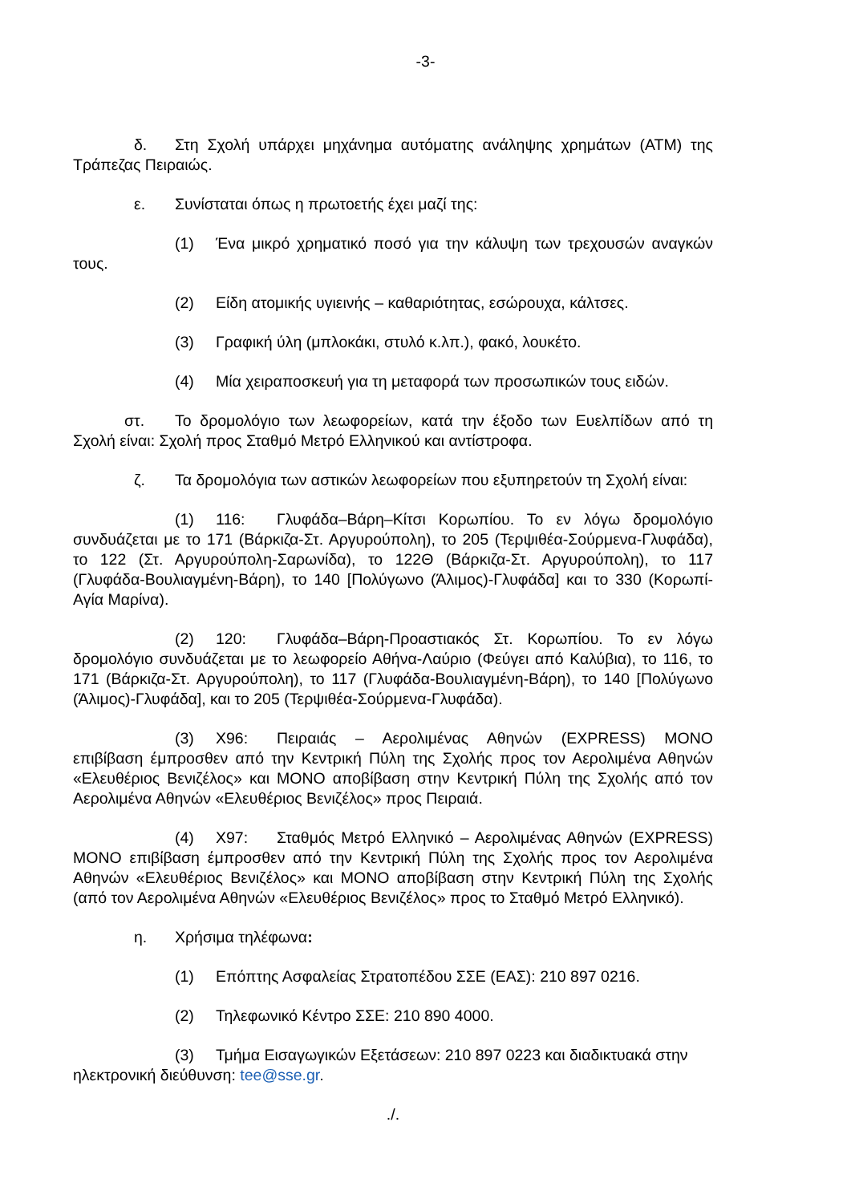-3-
δ. Στη Σχολή υπάρχει μηχάνημα αυτόματης ανάληψης χρημάτων (ATM) της Τράπεζας Πειραιώς.
ε. Συνίσταται όπως η πρωτοετής έχει μαζί της:
(1) Ένα μικρό χρηματικό ποσό για την κάλυψη των τρεχουσών αναγκών τους.
(2) Είδη ατομικής υγιεινής – καθαριότητας, εσώρουχα, κάλτσες.
(3) Γραφική ύλη (μπλοκάκι, στυλό κ.λπ.), φακό, λουκέτο.
(4) Μία χειραποσκευή για τη μεταφορά των προσωπικών τους ειδών.
στ. Το δρομολόγιο των λεωφορείων, κατά την έξοδο των Ευελπίδων από τη Σχολή είναι: Σχολή προς Σταθμό Μετρό Ελληνικού και αντίστροφα.
ζ. Τα δρομολόγια των αστικών λεωφορείων που εξυπηρετούν τη Σχολή είναι:
(1) 116: Γλυφάδα–Βάρη–Κίτσι Κορωπίου. Το εν λόγω δρομολόγιο συνδυάζεται με το 171 (Βάρκιζα-Στ. Αργυρούπολη), το 205 (Τερψιθέα-Σούρμενα-Γλυφάδα), το 122 (Στ. Αργυρούπολη-Σαρωνίδα), το 122Θ (Βάρκιζα-Στ. Αργυρούπολη), το 117 (Γλυφάδα-Βουλιαγμένη-Βάρη), το 140 [Πολύγωνο (Άλιμος)-Γλυφάδα] και το 330 (Κορωπί-Αγία Μαρίνα).
(2) 120: Γλυφάδα–Βάρη-Προαστιακός Στ. Κορωπίου. Το εν λόγω δρομολόγιο συνδυάζεται με το λεωφορείο Αθήνα-Λαύριο (Φεύγει από Καλύβια), το 116, το 171 (Βάρκιζα-Στ. Αργυρούπολη), το 117 (Γλυφάδα-Βουλιαγμένη-Βάρη), το 140 [Πολύγωνο (Άλιμος)-Γλυφάδα], και το 205 (Τερψιθέα-Σούρμενα-Γλυφάδα).
(3) Χ96: Πειραιάς – Αερολιμένας Αθηνών (EXPRESS) ΜΟΝΟ επιβίβαση έμπροσθεν από την Κεντρική Πύλη της Σχολής προς τον Αερολιμένα Αθηνών «Ελευθέριος Βενιζέλος» και ΜΟΝΟ αποβίβαση στην Κεντρική Πύλη της Σχολής από τον Αερολιμένα Αθηνών «Ελευθέριος Βενιζέλος» προς Πειραιά.
(4) Χ97: Σταθμός Μετρό Ελληνικό – Αερολιμένας Αθηνών (EXPRESS) ΜΟΝΟ επιβίβαση έμπροσθεν από την Κεντρική Πύλη της Σχολής προς τον Αερολιμένα Αθηνών «Ελευθέριος Βενιζέλος» και ΜΟΝΟ αποβίβαση στην Κεντρική Πύλη της Σχολής (από τον Αερολιμένα Αθηνών «Ελευθέριος Βενιζέλος» προς το Σταθμό Μετρό Ελληνικό).
η. Χρήσιμα τηλέφωνα:
(1) Επόπτης Ασφαλείας Στρατοπέδου ΣΣΕ (ΕΑΣ): 210 897 0216.
(2) Τηλεφωνικό Κέντρο ΣΣΕ: 210 890 4000.
(3) Τμήμα Εισαγωγικών Εξετάσεων: 210 897 0223 και διαδικτυακά στην ηλεκτρονική διεύθυνση: tee@sse.gr.
./.